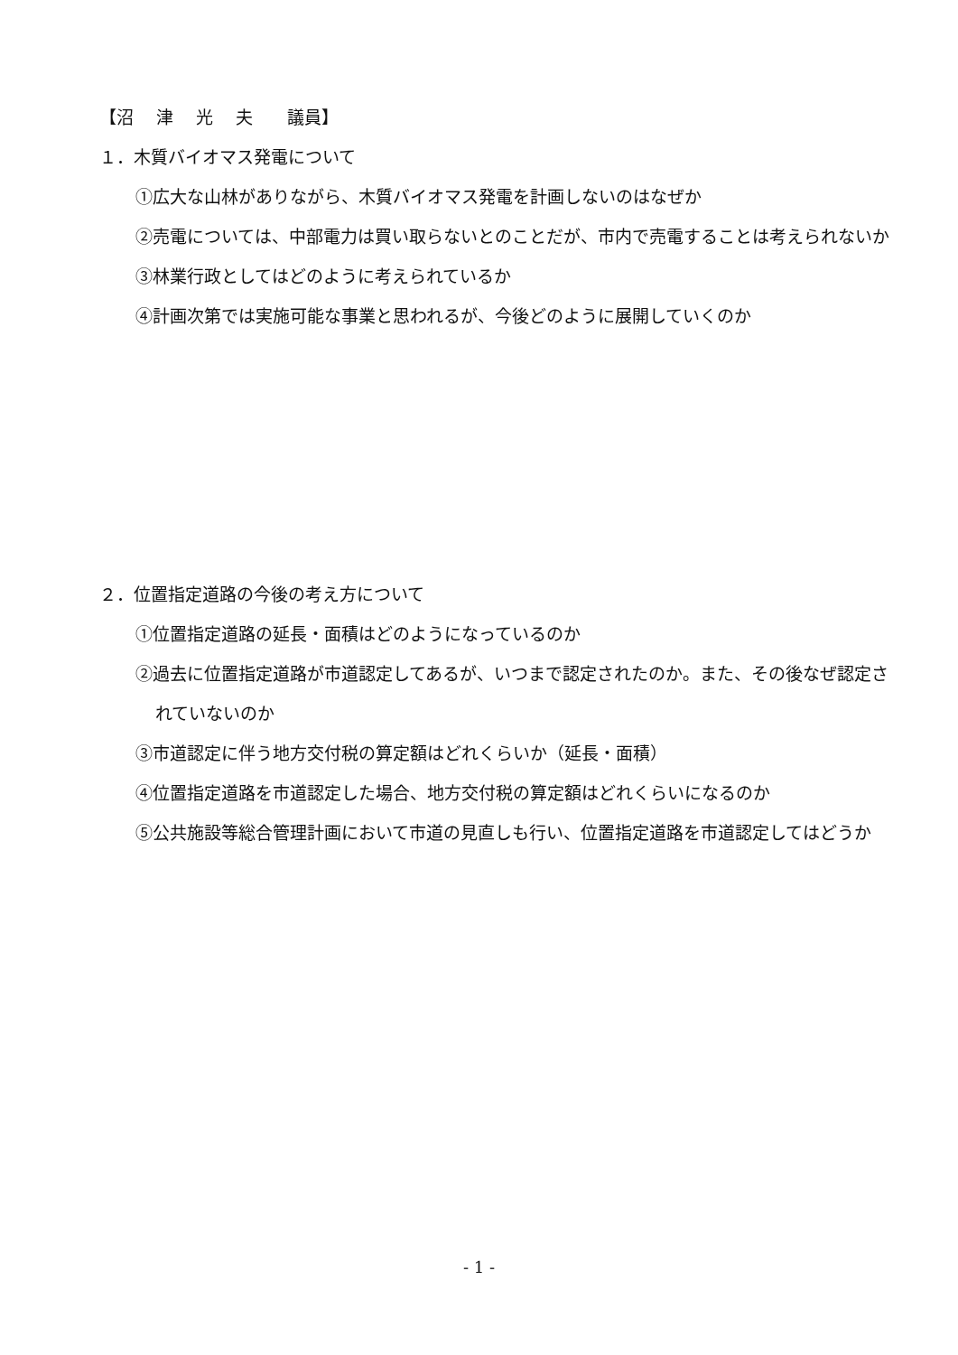【沼　 津　 光　 夫　　議員】
１．木質バイオマス発電について
①広大な山林がありながら、木質バイオマス発電を計画しないのはなぜか
②売電については、中部電力は買い取らないとのことだが、市内で売電することは考えられないか
③林業行政としてはどのように考えられているか
④計画次第では実施可能な事業と思われるが、今後どのように展開していくのか
２．位置指定道路の今後の考え方について
①位置指定道路の延長・面積はどのようになっているのか
②過去に位置指定道路が市道認定してあるが、いつまで認定されたのか。また、その後なぜ認定されていないのか
③市道認定に伴う地方交付税の算定額はどれくらいか（延長・面積）
④位置指定道路を市道認定した場合、地方交付税の算定額はどれくらいになるのか
⑤公共施設等総合管理計画において市道の見直しも行い、位置指定道路を市道認定してはどうか
- 1 -